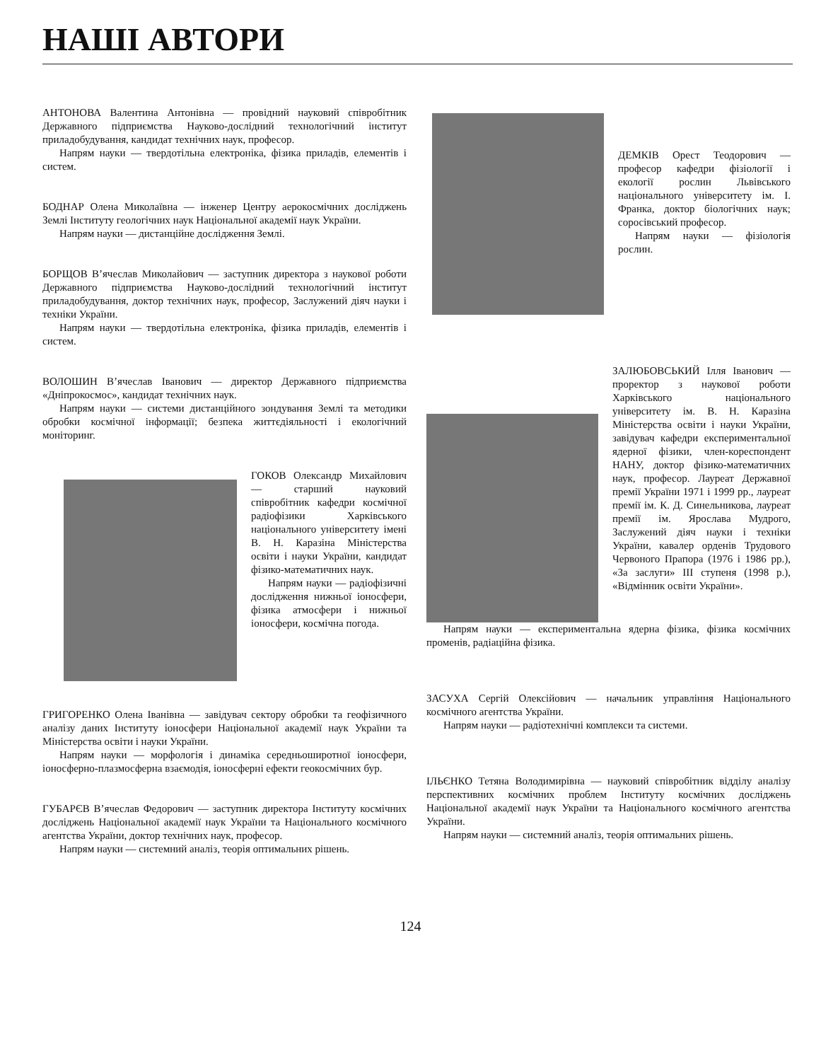НАШІ АВТОРИ
АНТОНОВА Валентина Антонівна — провідний науковий співробітник Державного підприємства Науково-дослідний технологічний інститут приладобудування, кандидат технічних наук, професор.
Напрям науки — твердотільна електроніка, фізика приладів, елементів і систем.
БОДНАР Олена Миколаївна — інженер Центру аерокосмічних досліджень Землі Інституту геологічних наук Національної академії наук України.
Напрям науки — дистанційне дослідження Землі.
БОРЩОВ В’ячеслав Миколайович — заступник директора з наукової роботи Державного підприємства Науково-дослідний технологічний інститут приладобудування, доктор технічних наук, професор, Заслужений діяч науки і техніки України.
Напрям науки — твердотільна електроніка, фізика приладів, елементів і систем.
ВОЛОШИН В’ячеслав Іванович — директор Державного підприємства «Дніпрокосмос», кандидат технічних наук.
Напрям науки — системи дистанційного зондування Землі та методики обробки космічної інформації; безпека життєдіяльності і екологічний моніторинг.
ГОКОВ Олександр Михайлович — старший науковий співробітник кафедри космічної радіофізики Харківського національного університету імені В. Н. Каразіна Міністерства освіти і науки України, кандидат фізико-математичних наук.
Напрям науки — радіофізичні дослідження нижньої іоносфери, фізика атмосфери і нижньої іоносфери, космічна погода.
ГРИГОРЕНКО Олена Іванівна — завідувач сектору обробки та геофізичного аналізу даних Інституту іоносфери Національної академії наук України та Міністерства освіти і науки України.
Напрям науки — морфологія і динаміка середньоширотної іоносфери, іоносферно-плазмосферна взаємодія, іоносферні ефекти геокосмічних бур.
ГУБАРЄВ В’ячеслав Федорович — заступник директора Інституту космічних досліджень Національної академії наук України та Національного космічного агентства України, доктор технічних наук, професор.
Напрям науки — системний аналіз, теорія оптимальних рішень.
ДЕМКІВ Орест Теодорович — професор кафедри фізіології і екології рослин Львівського національного університету ім. І. Франка, доктор біологічних наук; соросівський професор.
Напрям науки — фізіологія рослин.
ЗАЛЮБОВСЬКИЙ Ілля Іванович — проректор з наукової роботи Харківського національного університету ім. В. Н. Каразіна Міністерства освіти і науки України, завідувач кафедри експериментальної ядерної фізики, член-кореспондент НАНУ, доктор фізико-математичних наук, професор. Лауреат Державної премії України 1971 і 1999 рр., лауреат премії ім. К. Д. Синельникова, лауреат премії ім. Ярослава Мудрого, Заслужений діяч науки і техніки України, кавалер орденів Трудового Червоного Прапора (1976 і 1986 рр.), «За заслуги» ІІІ ступеня (1998 р.), «Відмінник освіти України».
Напрям науки — експериментальна ядерна фізика, фізика космічних променів, радіаційна фізика.
ЗАСУХА Сергій Олексійович — начальник управління Національного космічного агентства України.
Напрям науки — радіотехнічні комплекси та системи.
ІЛЬЄНКО Тетяна Володимирівна — науковий співробітник відділу аналізу перспективних космічних проблем Інституту космічних досліджень Національної академії наук України та Національного космічного агентства України.
Напрям науки — системний аналіз, теорія оптимальних рішень.
124